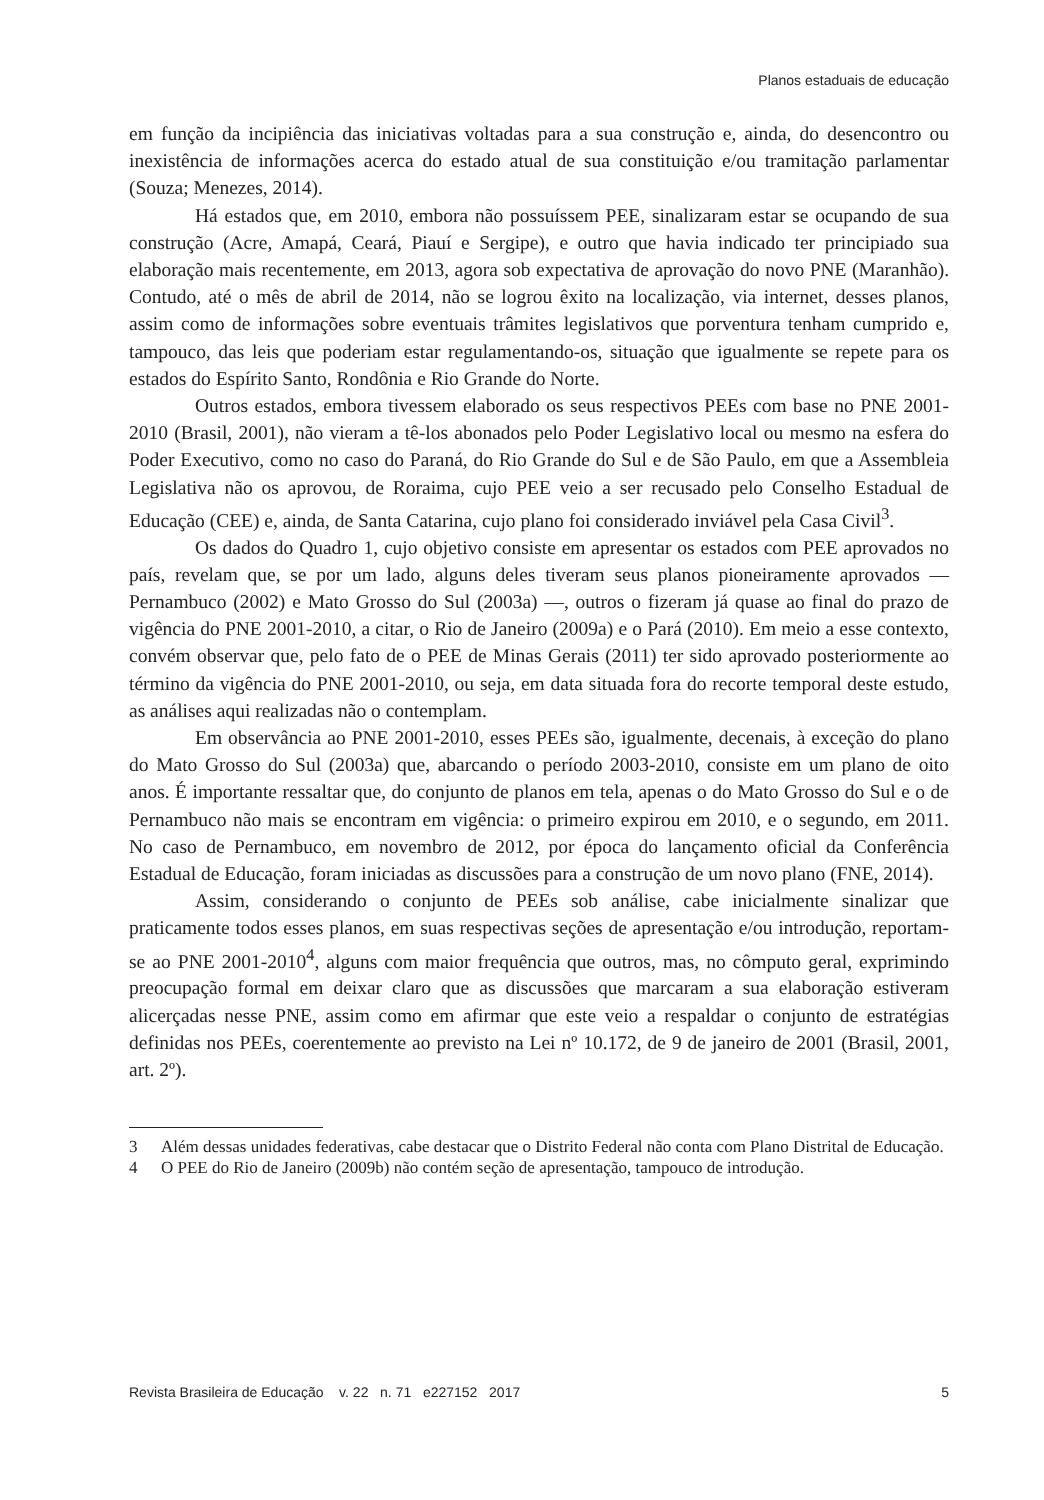Planos estaduais de educação
em função da incipiência das iniciativas voltadas para a sua construção e, ainda, do desencontro ou inexistência de informações acerca do estado atual de sua constituição e/ou tramitação parlamentar (Souza; Menezes, 2014).
Há estados que, em 2010, embora não possuíssem PEE, sinalizaram estar se ocupando de sua construção (Acre, Amapá, Ceará, Piauí e Sergipe), e outro que havia indicado ter principiado sua elaboração mais recentemente, em 2013, agora sob expectativa de aprovação do novo PNE (Maranhão). Contudo, até o mês de abril de 2014, não se logrou êxito na localização, via internet, desses planos, assim como de informações sobre eventuais trâmites legislativos que porventura tenham cumprido e, tampouco, das leis que poderiam estar regulamentando-os, situação que igualmente se repete para os estados do Espírito Santo, Rondônia e Rio Grande do Norte.
Outros estados, embora tivessem elaborado os seus respectivos PEEs com base no PNE 2001-2010 (Brasil, 2001), não vieram a tê-los abonados pelo Poder Legislativo local ou mesmo na esfera do Poder Executivo, como no caso do Paraná, do Rio Grande do Sul e de São Paulo, em que a Assembleia Legislativa não os aprovou, de Roraima, cujo PEE veio a ser recusado pelo Conselho Estadual de Educação (CEE) e, ainda, de Santa Catarina, cujo plano foi considerado inviável pela Casa Civil<sup>3</sup>.
Os dados do Quadro 1, cujo objetivo consiste em apresentar os estados com PEE aprovados no país, revelam que, se por um lado, alguns deles tiveram seus planos pioneiramente aprovados — Pernambuco (2002) e Mato Grosso do Sul (2003a) —, outros o fizeram já quase ao final do prazo de vigência do PNE 2001-2010, a citar, o Rio de Janeiro (2009a) e o Pará (2010). Em meio a esse contexto, convém observar que, pelo fato de o PEE de Minas Gerais (2011) ter sido aprovado posteriormente ao término da vigência do PNE 2001-2010, ou seja, em data situada fora do recorte temporal deste estudo, as análises aqui realizadas não o contemplam.
Em observância ao PNE 2001-2010, esses PEEs são, igualmente, decenais, à exceção do plano do Mato Grosso do Sul (2003a) que, abarcando o período 2003-2010, consiste em um plano de oito anos. É importante ressaltar que, do conjunto de planos em tela, apenas o do Mato Grosso do Sul e o de Pernambuco não mais se encontram em vigência: o primeiro expirou em 2010, e o segundo, em 2011. No caso de Pernambuco, em novembro de 2012, por época do lançamento oficial da Conferência Estadual de Educação, foram iniciadas as discussões para a construção de um novo plano (FNE, 2014).
Assim, considerando o conjunto de PEEs sob análise, cabe inicialmente sinalizar que praticamente todos esses planos, em suas respectivas seções de apresentação e/ou introdução, reportam-se ao PNE 2001-2010<sup>4</sup>, alguns com maior frequência que outros, mas, no cômputo geral, exprimindo preocupação formal em deixar claro que as discussões que marcaram a sua elaboração estiveram alicerçadas nesse PNE, assim como em afirmar que este veio a respaldar o conjunto de estratégias definidas nos PEEs, coerentemente ao previsto na Lei nº 10.172, de 9 de janeiro de 2001 (Brasil, 2001, art. 2º).
3 Além dessas unidades federativas, cabe destacar que o Distrito Federal não conta com Plano Distrital de Educação.
4 O PEE do Rio de Janeiro (2009b) não contém seção de apresentação, tampouco de introdução.
Revista Brasileira de Educação v. 22 n. 71 e227152 2017 5